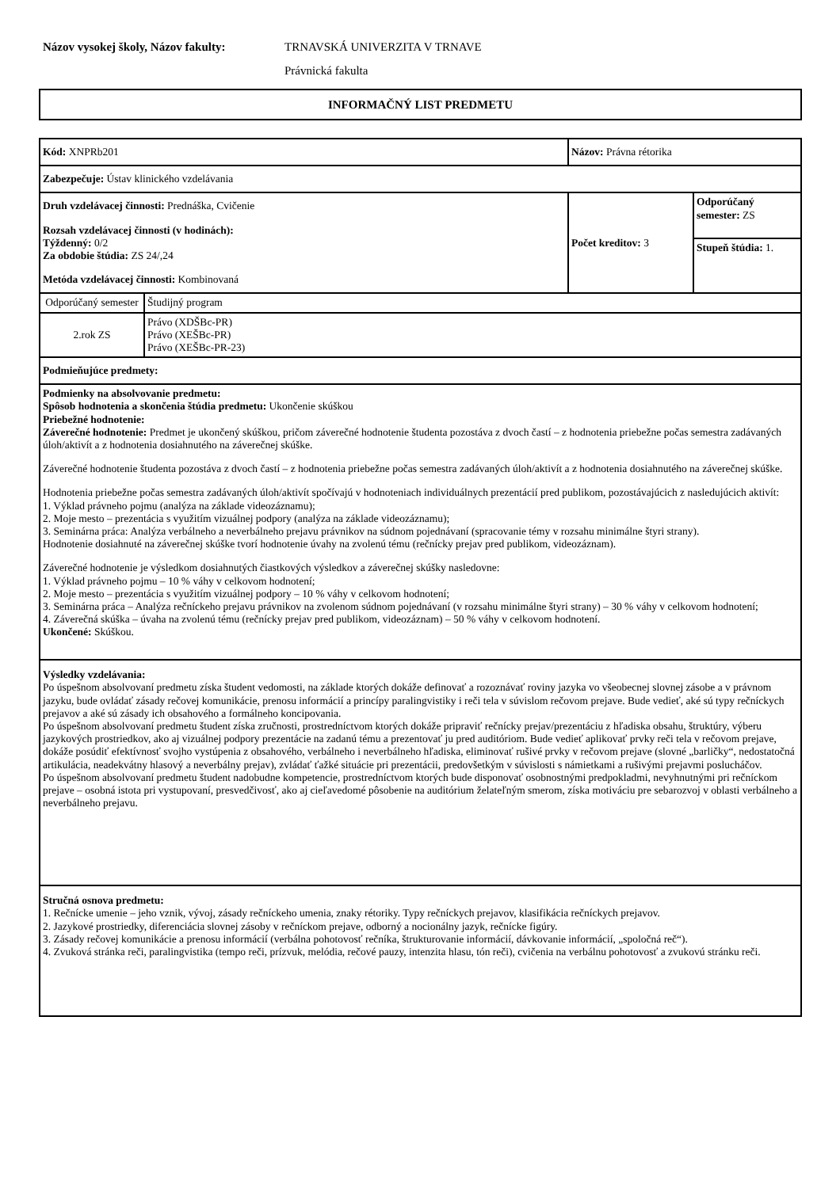Názov vysokej školy, Názov fakulty: TRNAVSKÁ UNIVERZITA V TRNAVE
Právnická fakulta
INFORMAČNÝ LIST PREDMETU
| Kód: XNPRb201 | | Názov: Právna rétorika | | |
| Zabezpečuje: Ústav klinického vzdelávania | | | | |
| Druh vzdelávacej činnosti: Prednáška, Cvičenie Rozsah vzdelávacej činnosti (v hodinách): Týždenný: 0/2 Za obdobie štúdia: ZS 24/,24 Metóda vzdelávacej činnosti: Kombinovaná | | | Počet kreditov: 3 | Odporúčaný semester: ZS |
| | | | | Stupeň štúdia: 1. |
| Odporúčaný semester | Študijný program | | | |
| 2.rok ZS | Právo (XDŠBc-PR) Právo (XEŠBc-PR) Právo (XEŠBc-PR-23) | | | |
| Podmieňujúce predmety: | | | | |
| Podmienky na absolvovanie predmetu: Spôsob hodnotenia a skončenia štúdia predmetu: Ukončenie skúškou Priebežné hodnotenie: Záverečné hodnotenie: Predmet je ukončený skúškou, pričom záverečné hodnotenie študenta pozostáva z dvoch častí – z hodnotenia priebežne počas semestra zadávaných úloh/aktivít a z hodnotenia dosiahnutého na záverečnej skúške. Záverečné hodnotenie študenta pozostáva z dvoch častí – z hodnotenia priebežne počas semestra zadávaných úloh/aktivít a z hodnotenia dosiahnutého na záverečnej skúške. Hodnotenia priebežne počas semestra zadávaných úloh/aktivít spočívajú v hodnoteniach individuálnych prezentácií pred publikom, pozostávajúcich z nasledujúcich aktivít: 1. Výklad právneho pojmu (analýza na základe videozáznamu); 2. Moje mesto – prezentácia s využitím vizuálnej podpory (analýza na základe videozáznamu); 3. Seminárna práca: Analýza verbálneho a neverbálneho prejavu právnikov na súdnom pojednávaní (spracovanie témy v rozsahu minimálne štyri strany). Hodnotenie dosiahnuté na záverečnej skúške tvorí hodnotenie úvahy na zvolenú tému (rečnícky prejav pred publikom, videozáznam). Záverečné hodnotenie je výsledkom dosiahnutých čiastkových výsledkov a záverečnej skúšky nasledovne: 1. Výklad právneho pojmu – 10 % váhy v celkovom hodnotení; 2. Moje mesto – prezentácia s využitím vizuálnej podpory – 10 % váhy v celkovom hodnotení; 3. Seminárna práca – Analýza rečníckeho prejavu právnikov na zvolenom súdnom pojednávaní (v rozsahu minimálne štyri strany) – 30 % váhy v celkovom hodnotení; 4. Záverečná skúška – úvaha na zvolenú tému (rečnícky prejav pred publikom, videozáznam) – 50 % váhy v celkovom hodnotení. Ukončené: Skúškou. | | | | |
| Výsledky vzdelávania: Po úspešnom absolvovaní predmetu získa študent vedomosti, na základe ktorých dokáže definovať a rozoznávať roviny jazyka vo všeobecnej slovnej zásobe a v právnom jazyku, bude ovládať zásady rečovej komunikácie, prenosu informácií a princípy paralingvistiky i reči tela v súvislom rečovom prejave. Bude vedieť, aké sú typy rečníckych prejavov a aké sú zásady ich obsahového a formálneho koncipovania. Po úspešnom absolvovaní predmetu študent získa zručnosti, prostredníctvom ktorých dokáže pripraviť rečnícky prejav/prezentáciu z hľadiska obsahu, štruktúry, výberu jazykových prostriedkov, ako aj vizuálnej podpory prezentácie na zadanú tému a prezentovať ju pred auditóriom. Bude vedieť aplikovať prvky reči tela v rečovom prejave, dokáže posúdiť efektívnosť svojho vystúpenia z obsahového, verbálneho i neverbálneho hľadiska, eliminovať rušivé prvky v rečovom prejave (slovné „barličky“, nedostatočná artikulácia, neadekvátny hlasový a neverbálny prejav), zvládať ťažké situácie pri prezentácii, predovšetkým v súvislosti s námietkami a rušivými prejavmi poslucháčov. Po úspešnom absolvovaní predmetu študent nadobudne kompetencie, prostredníctvom ktorých bude disponovať osobnostnými predpokladmi, nevyhnutnými pri rečníckom prejave – osobná istota pri vystupovaní, presvedčivosť, ako aj cieľavedomé pôsobenie na auditórium želateľným smerom, získa motiváciu pre sebarozvoj v oblasti verbálneho a neverbálneho prejavu. | | | | |
| Stručná osnova predmetu: 1. Rečnícke umenie – jeho vznik, vývoj, zásady rečníckeho umenia, znaky rétoriky. Typy rečníckych prejavov, klasifikácia rečníckych prejavov. 2. Jazykové prostriedky, diferenciácia slovnej zásoby v rečníckom prejave, odborný a nocionálny jazyk, rečnícke figúry. 3. Zásady rečovej komunikácie a prenosu informácií (verbálna pohotovosť rečníka, štrukturovanie informácií, dávkovanie informácií, „spoločná reč“). 4. Zvuková stránka reči, paralingvistika (tempo reči, prízvuk, melódia, rečové pauzy, intenzita hlasu, tón reči), cvičenia na verbálnu pohotovosť a zvukovú stránku reči. | | | | |